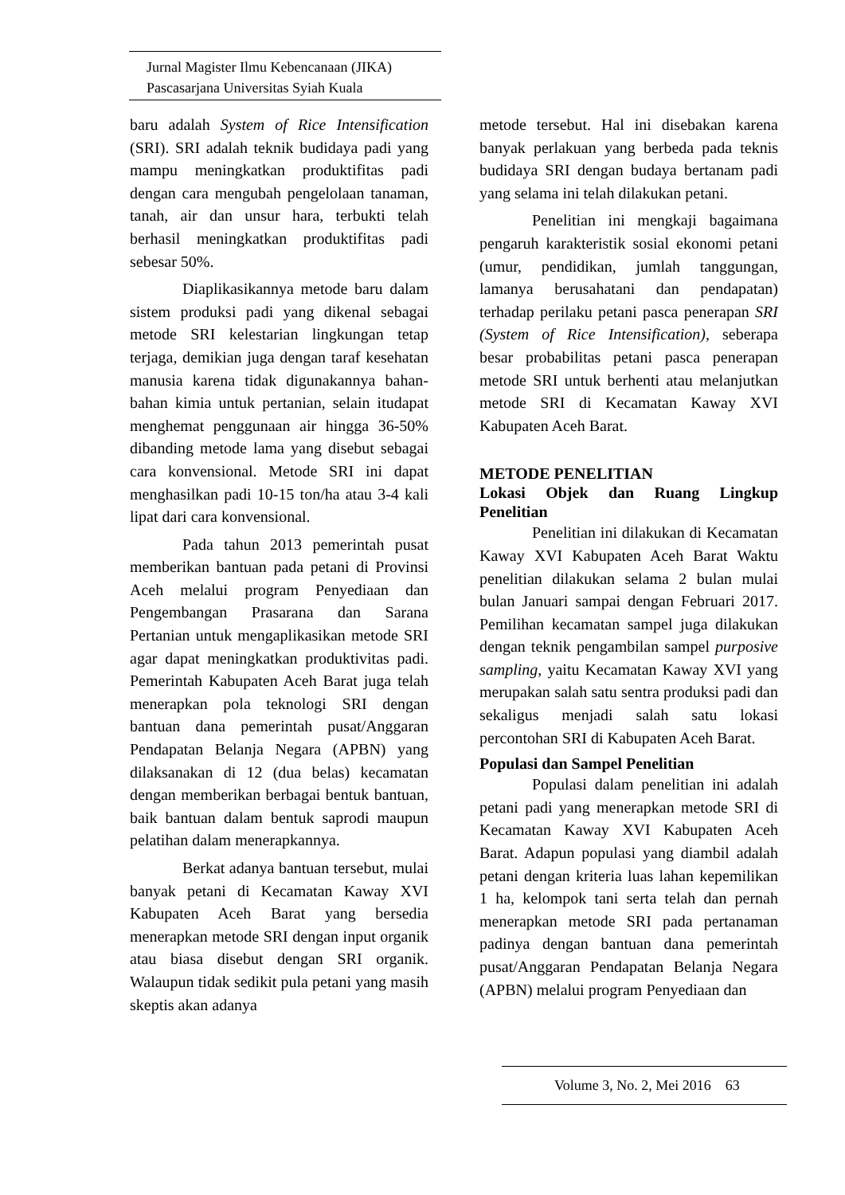Jurnal Magister Ilmu Kebencanaan (JIKA)
Pascasarjana Universitas Syiah Kuala
baru adalah System of Rice Intensification (SRI). SRI adalah teknik budidaya padi yang mampu meningkatkan produktifitas padi dengan cara mengubah pengelolaan tanaman, tanah, air dan unsur hara, terbukti telah berhasil meningkatkan produktifitas padi sebesar 50%.
Diaplikasikannya metode baru dalam sistem produksi padi yang dikenal sebagai metode SRI kelestarian lingkungan tetap terjaga, demikian juga dengan taraf kesehatan manusia karena tidak digunakannya bahan-bahan kimia untuk pertanian, selain itudapat menghemat penggunaan air hingga 36-50% dibanding metode lama yang disebut sebagai cara konvensional. Metode SRI ini dapat menghasilkan padi 10-15 ton/ha atau 3-4 kali lipat dari cara konvensional.
Pada tahun 2013 pemerintah pusat memberikan bantuan pada petani di Provinsi Aceh melalui program Penyediaan dan Pengembangan Prasarana dan Sarana Pertanian untuk mengaplikasikan metode SRI agar dapat meningkatkan produktivitas padi. Pemerintah Kabupaten Aceh Barat juga telah menerapkan pola teknologi SRI dengan bantuan dana pemerintah pusat/Anggaran Pendapatan Belanja Negara (APBN) yang dilaksanakan di 12 (dua belas) kecamatan dengan memberikan berbagai bentuk bantuan, baik bantuan dalam bentuk saprodi maupun pelatihan dalam menerapkannya.
Berkat adanya bantuan tersebut, mulai banyak petani di Kecamatan Kaway XVI Kabupaten Aceh Barat yang bersedia menerapkan metode SRI dengan input organik atau biasa disebut dengan SRI organik. Walaupun tidak sedikit pula petani yang masih skeptis akan adanya
metode tersebut. Hal ini disebakan karena banyak perlakuan yang berbeda pada teknis budidaya SRI dengan budaya bertanam padi yang selama ini telah dilakukan petani.
Penelitian ini mengkaji bagaimana pengaruh karakteristik sosial ekonomi petani (umur, pendidikan, jumlah tanggungan, lamanya berusahatani dan pendapatan) terhadap perilaku petani pasca penerapan SRI (System of Rice Intensification), seberapa besar probabilitas petani pasca penerapan metode SRI untuk berhenti atau melanjutkan metode SRI di Kecamatan Kaway XVI Kabupaten Aceh Barat.
METODE PENELITIAN
Lokasi Objek dan Ruang Lingkup Penelitian
Penelitian ini dilakukan di Kecamatan Kaway XVI Kabupaten Aceh Barat Waktu penelitian dilakukan selama 2 bulan mulai bulan Januari sampai dengan Februari 2017. Pemilihan kecamatan sampel juga dilakukan dengan teknik pengambilan sampel purposive sampling, yaitu Kecamatan Kaway XVI yang merupakan salah satu sentra produksi padi dan sekaligus menjadi salah satu lokasi percontohan SRI di Kabupaten Aceh Barat.
Populasi dan Sampel Penelitian
Populasi dalam penelitian ini adalah petani padi yang menerapkan metode SRI di Kecamatan Kaway XVI Kabupaten Aceh Barat. Adapun populasi yang diambil adalah petani dengan kriteria luas lahan kepemilikan 1 ha, kelompok tani serta telah dan pernah menerapkan metode SRI pada pertanaman padinya dengan bantuan dana pemerintah pusat/Anggaran Pendapatan Belanja Negara (APBN) melalui program Penyediaan dan
Volume 3, No. 2, Mei 2016 63